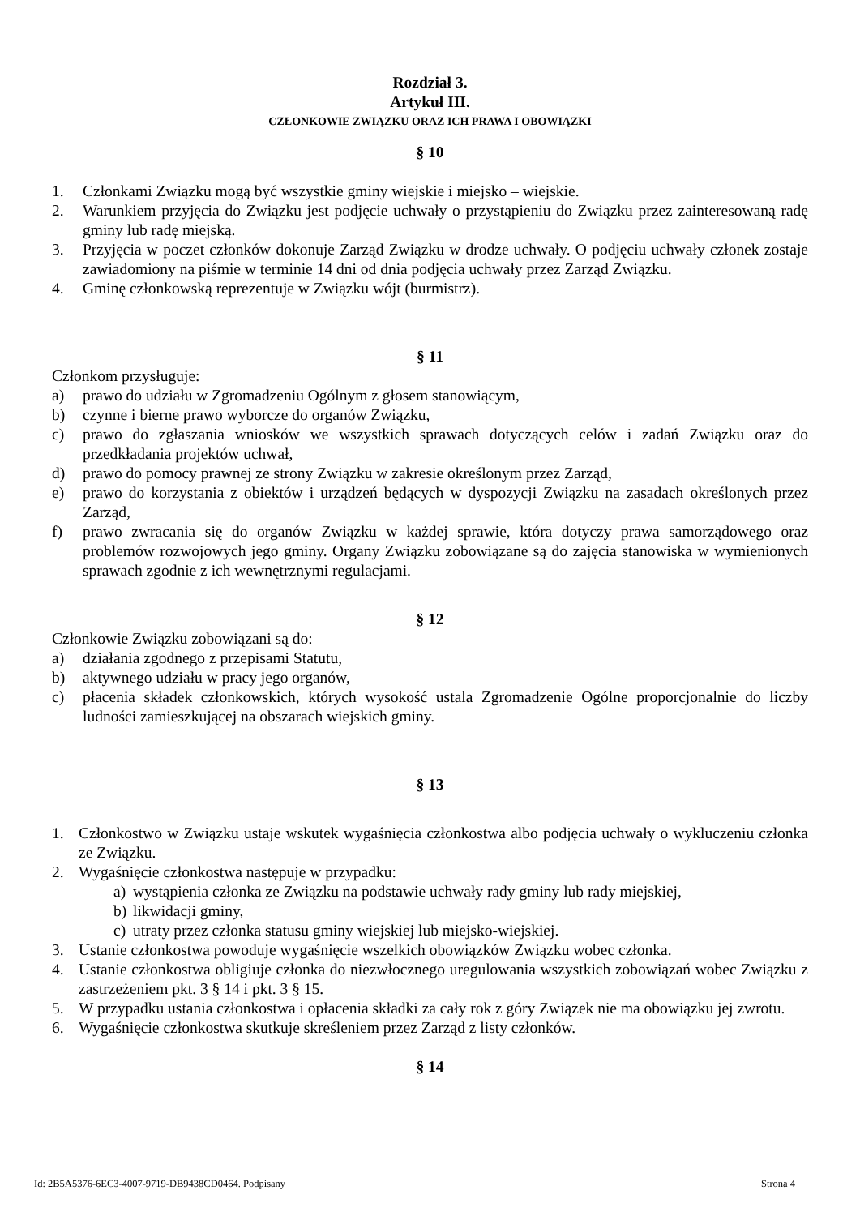Rozdział 3.
Artykuł III.
CZŁONKOWIE ZWIĄZKU ORAZ ICH PRAWA I OBOWIĄZKI
§ 10
1. Członkami Związku mogą być wszystkie gminy wiejskie i miejsko – wiejskie.
2. Warunkiem przyjęcia do Związku jest podjęcie uchwały o przystąpieniu do Związku przez zainteresowaną radę gminy lub radę miejską.
3. Przyjęcia w poczet członków dokonuje Zarząd Związku w drodze uchwały. O podjęciu uchwały członek zostaje zawiadomiony na piśmie w terminie 14 dni od dnia podjęcia uchwały przez Zarząd Związku.
4. Gminę członkowską reprezentuje w Związku wójt (burmistrz).
§ 11
Członkom przysługuje:
a) prawo do udziału w Zgromadzeniu Ogólnym z głosem stanowiącym,
b) czynne i bierne prawo wyborcze do organów Związku,
c) prawo do zgłaszania wniosków we wszystkich sprawach dotyczących celów i zadań Związku oraz do przedkładania projektów uchwał,
d) prawo do pomocy prawnej ze strony Związku w zakresie określonym przez Zarząd,
e) prawo do korzystania z obiektów i urządzeń będących w dyspozycji Związku na zasadach określonych przez Zarząd,
f) prawo zwracania się do organów Związku w każdej sprawie, która dotyczy prawa samorządowego oraz problemów rozwojowych jego gminy. Organy Związku zobowiązane są do zajęcia stanowiska w wymienionych sprawach zgodnie z ich wewnętrznymi regulacjami.
§ 12
Członkowie Związku zobowiązani są do:
a) działania zgodnego z przepisami Statutu,
b) aktywnego udziału w pracy jego organów,
c) płacenia składek członkowskich, których wysokość ustala Zgromadzenie Ogólne proporcjonalnie do liczby ludności zamieszkującej na obszarach wiejskich gminy.
§ 13
1. Członkostwo w Związku ustaje wskutek wygaśnięcia członkostwa albo podjęcia uchwały o wykluczeniu członka ze Związku.
2. Wygaśnięcie członkostwa następuje w przypadku:
a) wystąpienia członka ze Związku na podstawie uchwały rady gminy lub rady miejskiej,
b) likwidacji gminy,
c) utraty przez członka statusu gminy wiejskiej lub miejsko-wiejskiej.
3. Ustanie członkostwa powoduje wygaśnięcie wszelkich obowiązków Związku wobec członka.
4. Ustanie członkostwa obligiuje członka do niezwłocznego uregulowania wszystkich zobowiązań wobec Związku z zastrzeżeniem pkt. 3 § 14 i pkt. 3 § 15.
5. W przypadku ustania członkostwa i opłacenia składki za cały rok z góry Związek nie ma obowiązku jej zwrotu.
6. Wygaśnięcie członkostwa skutkuje skreśleniem przez Zarząd z listy członków.
§ 14
Id: 2B5A5376-6EC3-4007-9719-DB9438CD0464. Podpisany Strona 4